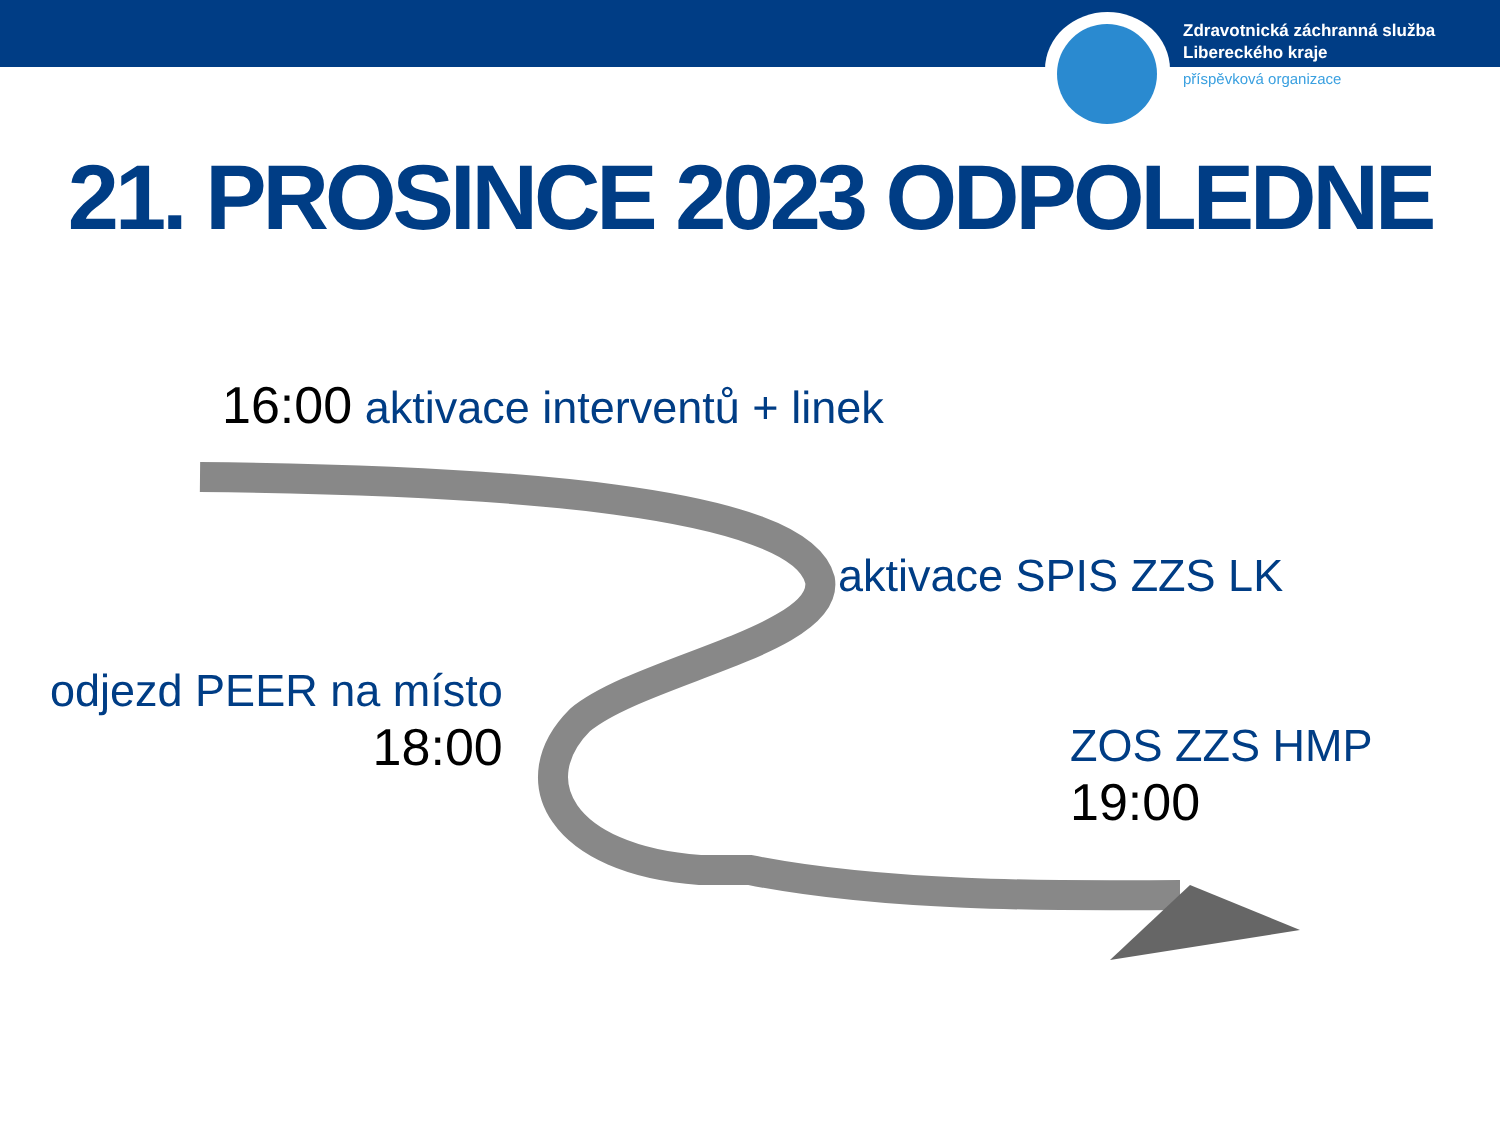Zdravotnická záchranná služba
Libereckého kraje
příspěvková organizace
21. PROSINCE 2023 ODPOLEDNE
16:00 aktivace interventů + linek
aktivace SPIS ZZS LK
odjezd PEER na místo
18:00
ZOS ZZS HMP
19:00